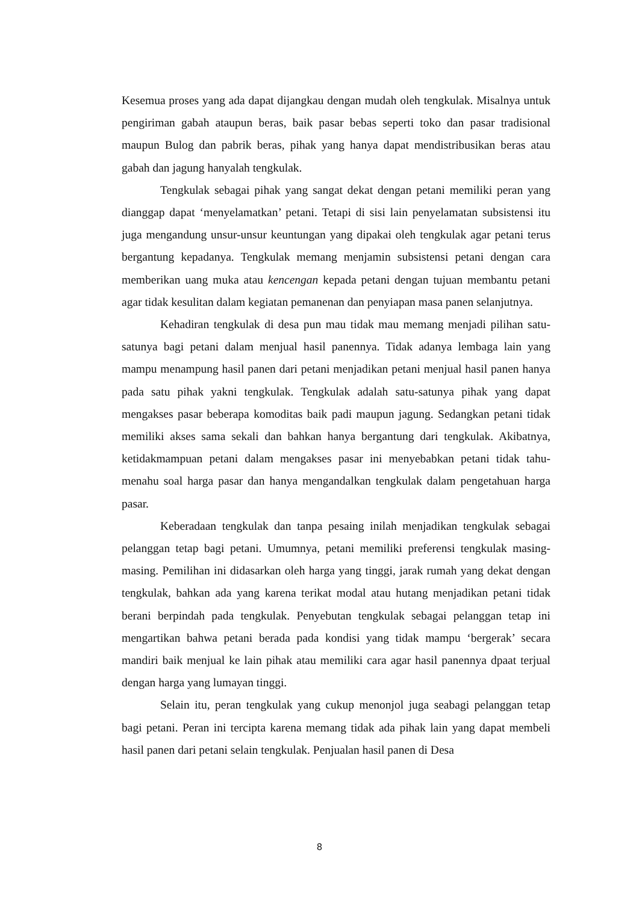Kesemua proses yang ada dapat dijangkau dengan mudah oleh tengkulak. Misalnya untuk pengiriman gabah ataupun beras, baik pasar bebas seperti toko dan pasar tradisional maupun Bulog dan pabrik beras, pihak yang hanya dapat mendistribusikan beras atau gabah dan jagung hanyalah tengkulak.
Tengkulak sebagai pihak yang sangat dekat dengan petani memiliki peran yang dianggap dapat ‘menyelamatkan’ petani. Tetapi di sisi lain penyelamatan subsistensi itu juga mengandung unsur-unsur keuntungan yang dipakai oleh tengkulak agar petani terus bergantung kepadanya. Tengkulak memang menjamin subsistensi petani dengan cara memberikan uang muka atau kencengan kepada petani dengan tujuan membantu petani agar tidak kesulitan dalam kegiatan pemanenan dan penyiapan masa panen selanjutnya.
Kehadiran tengkulak di desa pun mau tidak mau memang menjadi pilihan satu-satunya bagi petani dalam menjual hasil panennya. Tidak adanya lembaga lain yang mampu menampung hasil panen dari petani menjadikan petani menjual hasil panen hanya pada satu pihak yakni tengkulak. Tengkulak adalah satu-satunya pihak yang dapat mengakses pasar beberapa komoditas baik padi maupun jagung. Sedangkan petani tidak memiliki akses sama sekali dan bahkan hanya bergantung dari tengkulak. Akibatnya, ketidakmampuan petani dalam mengakses pasar ini menyebabkan petani tidak tahu-menahu soal harga pasar dan hanya mengandalkan tengkulak dalam pengetahuan harga pasar.
Keberadaan tengkulak dan tanpa pesaing inilah menjadikan tengkulak sebagai pelanggan tetap bagi petani. Umumnya, petani memiliki preferensi tengkulak masing-masing. Pemilihan ini didasarkan oleh harga yang tinggi, jarak rumah yang dekat dengan tengkulak, bahkan ada yang karena terikat modal atau hutang menjadikan petani tidak berani berpindah pada tengkulak. Penyebutan tengkulak sebagai pelanggan tetap ini mengartikan bahwa petani berada pada kondisi yang tidak mampu ‘bergerak’ secara mandiri baik menjual ke lain pihak atau memiliki cara agar hasil panennya dpaat terjual dengan harga yang lumayan tinggi.
Selain itu, peran tengkulak yang cukup menonjol juga seabagi pelanggan tetap bagi petani. Peran ini tercipta karena memang tidak ada pihak lain yang dapat membeli hasil panen dari petani selain tengkulak. Penjualan hasil panen di Desa
8